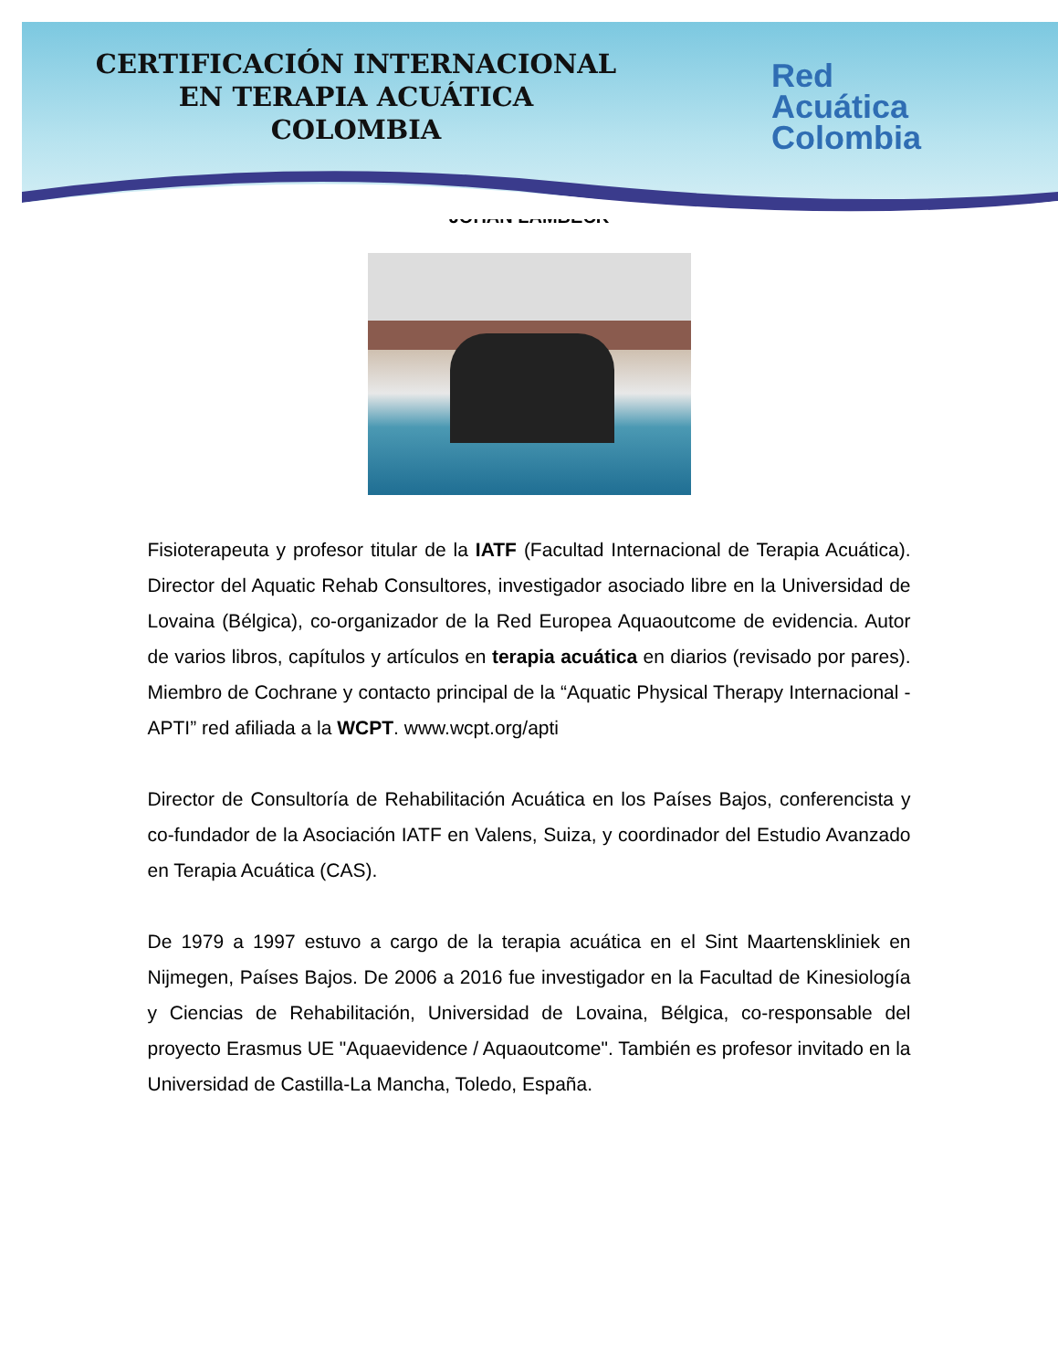CERTIFICACIÓN INTERNACIONAL
EN TERAPIA ACUÁTICA
COLOMBIA
Red
Acuática
Colombia
JOHAN LAMBECK
Fisioterapeuta y profesor titular de la IATF (Facultad Internacional de Terapia Acuática). Director del Aquatic Rehab Consultores, investigador asociado libre en la Universidad de Lovaina (Bélgica), co-organizador de la Red Europea Aquaoutcome de evidencia. Autor de varios libros, capítulos y artículos en terapia acuática en diarios (revisado por pares). Miembro de Cochrane y contacto principal de la “Aquatic Physical Therapy Internacional - APTI” red afiliada a la WCPT. www.wcpt.org/apti
Director de Consultoría de Rehabilitación Acuática en los Países Bajos, conferencista y co-fundador de la Asociación IATF en Valens, Suiza, y coordinador del Estudio Avanzado en Terapia Acuática (CAS).
De 1979 a 1997 estuvo a cargo de la terapia acuática en el Sint Maartenskliniek en Nijmegen, Países Bajos. De 2006 a 2016 fue investigador en la Facultad de Kinesiología y Ciencias de Rehabilitación, Universidad de Lovaina, Bélgica, co-responsable del proyecto Erasmus UE "Aquaevidence / Aquaoutcome". También es profesor invitado en la Universidad de Castilla-La Mancha, Toledo, España.